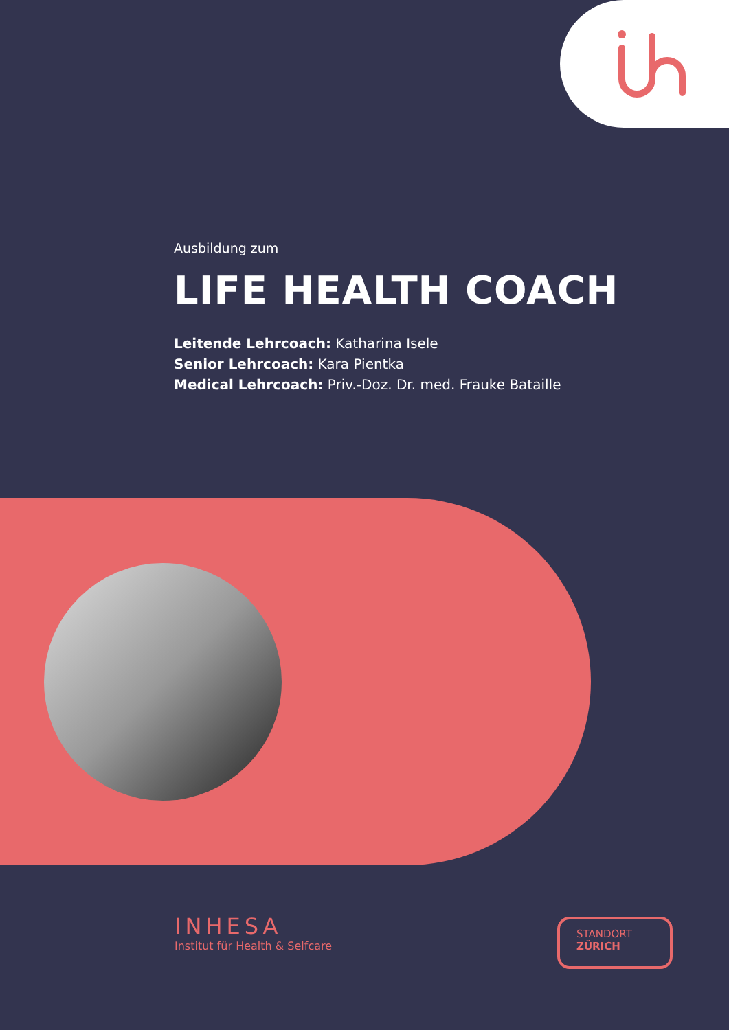Ausbildung zum
LIFE HEALTH COACH
Leitende Lehrcoach: Katharina Isele
Senior Lehrcoach: Kara Pientka
Medical Lehrcoach: Priv.-Doz. Dr. med. Frauke Bataille
INHESA
Institut für Health & Selfcare
STANDORT
ZÜRICH